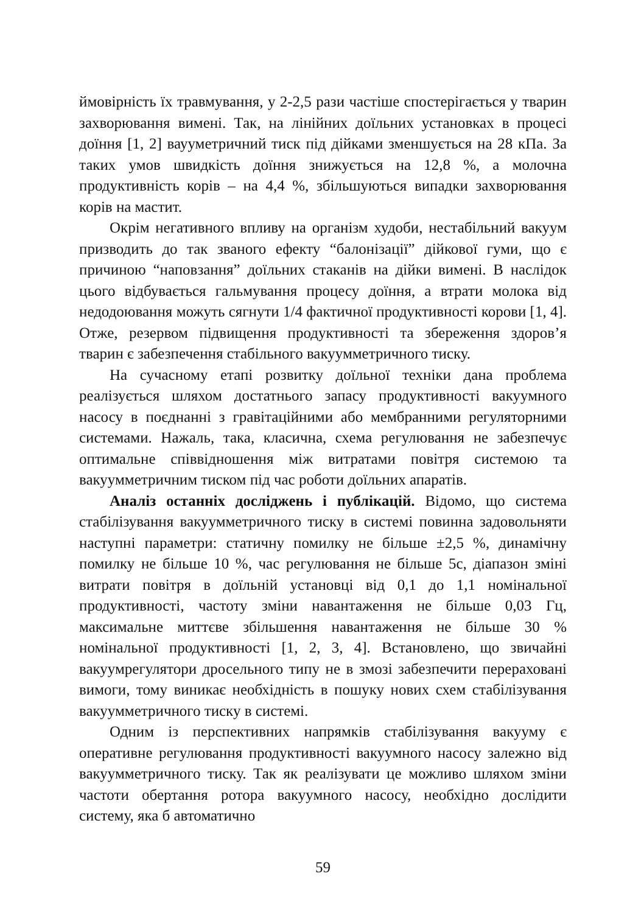ймовірність їх травмування, у 2-2,5 рази частіше спостерігається у тварин захворювання вимені. Так, на лінійних доїльних установках в процесі доїння [1, 2] вауумeтричний тиск під дійками зменшується на 28 кПа. За таких умов швидкість доїння знижується на 12,8 %, а молочна продуктивність корів – на 4,4 %, збільшуються випадки захворювання корів на мастит.
Окрім негативного впливу на організм худоби, нестабільний вакуум призводить до так званого ефекту “балонізації” дійкової гуми, що є причиною “наповзання” доїльних стаканів на дійки вимені. В наслідок цього відбувається гальмування процесу доїння, а втрати молока від недодоювання можуть сягнути 1/4 фактичної продуктивності корови [1, 4]. Отже, резервом підвищення продуктивності та збереження здоров’я тварин є забезпечення стабільного вакуумметричного тиску.
На сучасному етапі розвитку доїльної техніки дана проблема реалізується шляхом достатнього запасу продуктивності вакуумного насосу в поєднанні з гравітаційними або мембранними регуляторними системами. Нажаль, така, класична, схема регулювання не забезпечує оптимальне співвідношення між витратами повітря системою та вакуумметричним тиском під час роботи доїльних апаратів.
Аналіз останніх досліджень і публікацій. Відомо, що система стабілізування вакуумметричного тиску в системі повинна задовольняти наступні параметри: статичну помилку не більше ±2,5 %, динамічну помилку не більше 10 %, час регулювання не більше 5с, діапазон зміні витрати повітря в доїльній установці від 0,1 до 1,1 номінальної продуктивності, частоту зміни навантаження не більше 0,03 Гц, максимальне миттєве збільшення навантаження не більше 30 % номінальної продуктивності [1, 2, 3, 4]. Встановлено, що звичайні вакуумрегулятори дросельного типу не в змозі забезпечити перераховані вимоги, тому виникає необхідність в пошуку нових схем стабілізування вакуумметричного тиску в системі.
Одним із перспективних напрямків стабілізування вакууму є оперативне регулювання продуктивності вакуумного насосу залежно від вакуумметричного тиску. Так як реалізувати це можливо шляхом зміни частоти обертання ротора вакуумного насосу, необхідно дослідити систему, яка б автоматично
59